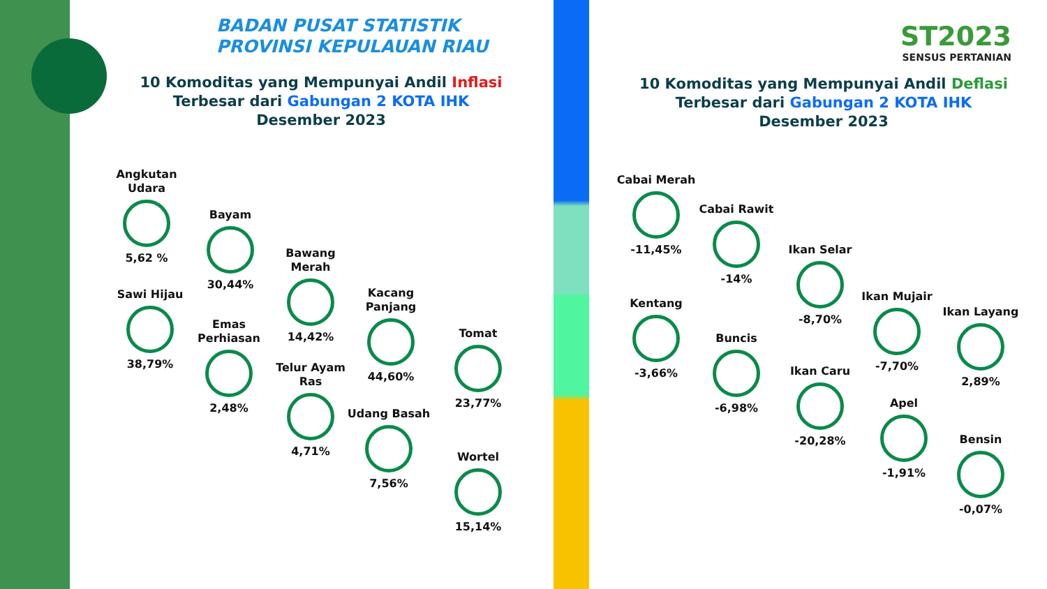BADAN PUSAT STATISTIK
PROVINSI KEPULAUAN RIAU
10 Komoditas yang Mempunyai Andil Inflasi
Terbesar dari Gabungan 2 KOTA IHK
Desember 2023
ST2023
SENSUS PERTANIAN
10 Komoditas yang Mempunyai Andil Deflasi
Terbesar dari Gabungan 2 KOTA IHK
Desember 2023
Angkutan Udara
5,62 %
Bayam
30,44%
Bawang Merah
14,42%
Kacang Panjang
44,60%
Tomat
23,77%
Sawi Hijau
38,79%
Emas Perhiasan
2,48%
Telur Ayam Ras
4,71%
Udang Basah
7,56%
Wortel
15,14%
Cabai Merah
-11,45%
Cabai Rawit
-14%
Ikan Selar
-8,70%
Ikan Mujair
-7,70%
Ikan Layang
2,89%
Kentang
-3,66%
Buncis
-6,98%
Ikan Caru
-20,28%
Apel
-1,91%
Bensin
-0,07%